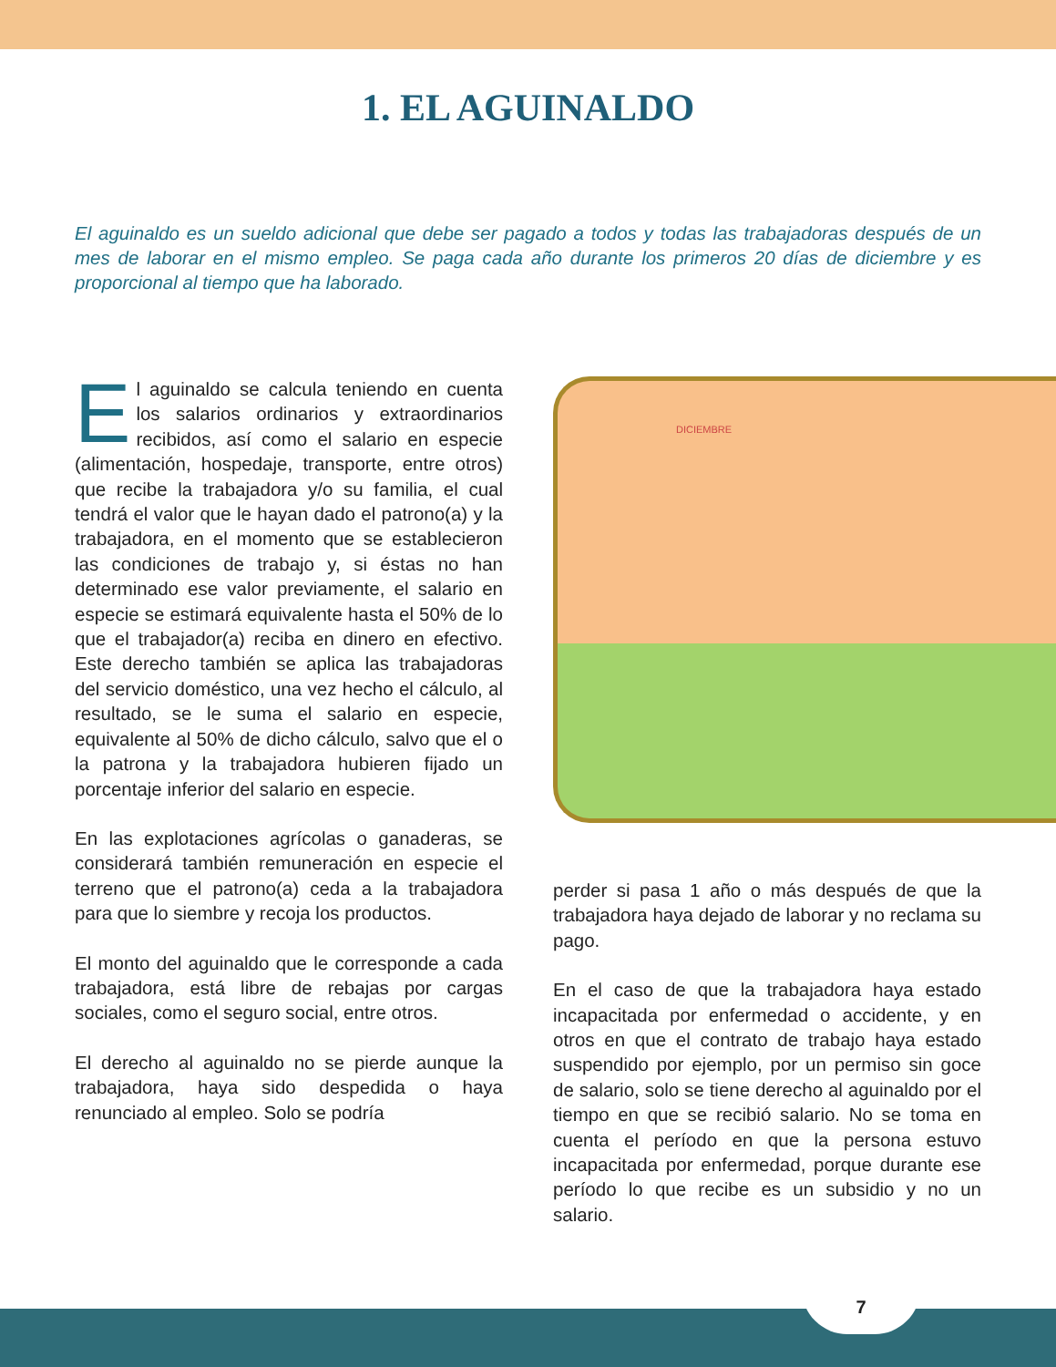1. EL AGUINALDO
El aguinaldo es un sueldo adicional que debe ser pagado a todos y todas las trabajadoras después de un mes de laborar en el mismo empleo. Se paga cada año durante los primeros 20 días de diciembre y es proporcional al tiempo que ha laborado.
El aguinaldo se calcula teniendo en cuenta los salarios ordinarios y extraordinarios recibidos, así como el salario en especie (alimentación, hospedaje, transporte, entre otros) que recibe la trabajadora y/o su familia, el cual tendrá el valor que le hayan dado el patrono(a) y la trabajadora, en el momento que se establecieron las condiciones de trabajo y, si éstas no han determinado ese valor previamente, el salario en especie se estimará equivalente hasta el 50% de lo que el trabajador(a) reciba en dinero en efectivo. Este derecho también se aplica las trabajadoras del servicio doméstico, una vez hecho el cálculo, al resultado, se le suma el salario en especie, equivalente al 50% de dicho cálculo, salvo que el o la patrona y la trabajadora hubieren fijado un porcentaje inferior del salario en especie.
En las explotaciones agrícolas o ganaderas, se considerará también remuneración en especie el terreno que el patrono(a) ceda a la trabajadora para que lo siembre y recoja los productos.
El monto del aguinaldo que le corresponde a cada trabajadora, está libre de rebajas por cargas sociales, como el seguro social, entre otros.
El derecho al aguinaldo no se pierde aunque la trabajadora, haya sido despedida o haya renunciado al empleo. Solo se podría
DICIEMBRE
perder si pasa 1 año o más después de que la trabajadora haya dejado de laborar y no reclama su pago.
En el caso de que la trabajadora haya estado incapacitada por enfermedad o accidente, y en otros en que el contrato de trabajo haya estado suspendido por ejemplo, por un permiso sin goce de salario, solo se tiene derecho al aguinaldo por el tiempo en que se recibió salario. No se toma en cuenta el período en que la persona estuvo incapacitada por enfermedad, porque durante ese período lo que recibe es un subsidio y no un salario.
7